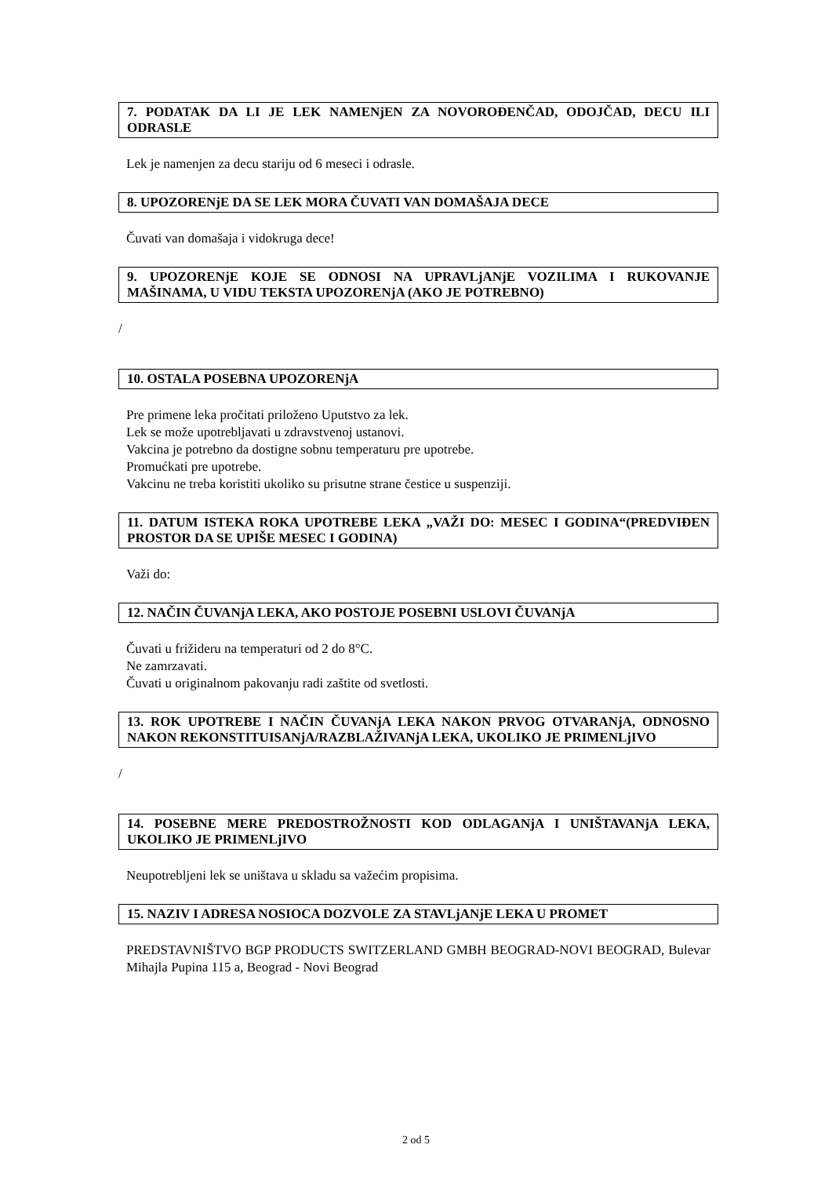7. PODATAK DA LI JE LEK NAMENjEN ZA NOVOROĐENČAD, ODOJČAD, DECU ILI ODRASLE
Lek je namenjen za decu stariju od 6 meseci i odrasle.
8. UPOZORENjE DA SE LEK MORA ČUVATI VAN DOMAŠAJA DECE
Čuvati van domašaja i vidokruga dece!
9. UPOZORENjE KOJE SE ODNOSI NA UPRAVLjANjE VOZILIMA I RUKOVANJE MAŠINAMA, U VIDU TEKSTA UPOZORENjA (AKO JE POTREBNO)
/
10. OSTALA POSEBNA UPOZORENjA
Pre primene leka pročitati priloženo Uputstvo za lek.
Lek se može upotrebljavati u zdravstvenoj ustanovi.
Vakcina je potrebno da dostigne sobnu temperaturu pre upotrebe.
Promućkati pre upotrebe.
Vakcinu ne treba koristiti ukoliko su prisutne strane čestice u suspenziji.
11. DATUM ISTEKA ROKA UPOTREBE LEKA „VAŽI DO: MESEC I GODINA“(PREDVIĐEN PROSTOR DA SE UPIŠE MESEC I GODINA)
Važi do:
12. NAČIN ČUVANjA LEKA, AKO POSTOJE POSEBNI USLOVI ČUVANjA
Čuvati u frižideru na temperaturi od 2 do 8°C.
Ne zamrzavati.
Čuvati u originalnom pakovanju radi zaštite od svetlosti.
13. ROK UPOTREBE I NAČIN ČUVANjA LEKA NAKON PRVOG OTVARANjA, ODNOSNO NAKON REKONSTITUISANjA/RAZBLAŽIVANjA LEKA, UKOLIKO JE PRIMENLjIVO
/
14. POSEBNE MERE PREDOSTROŽNOSTI KOD ODLAGANjA I UNIŠTAVANjA LEKA, UKOLIKO JE PRIMENLjIVO
Neupotrebljeni lek se uništava u skladu sa važećim propisima.
15. NAZIV I ADRESA NOSIOCA DOZVOLE ZA STAVLjANjE LEKA U PROMET
PREDSTAVNIŠTVO BGP PRODUCTS SWITZERLAND GMBH BEOGRAD-NOVI BEOGRAD, Bulevar Mihajla Pupina 115 a, Beograd - Novi Beograd
2 od 5